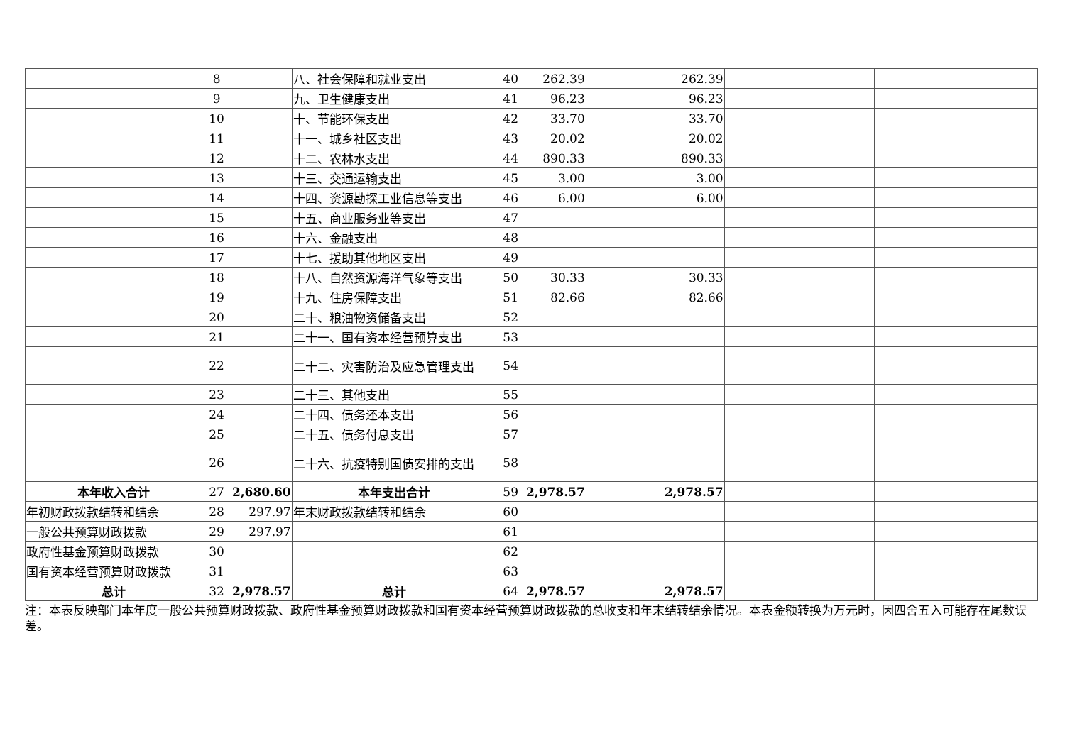| | 8 | | 八、社会保障和就业支出 | 40 | 262.39 | 262.39 | | |
| | 9 | | 九、卫生健康支出 | 41 | 96.23 | 96.23 | | |
| | 10 | | 十、节能环保支出 | 42 | 33.70 | 33.70 | | |
| | 11 | | 十一、城乡社区支出 | 43 | 20.02 | 20.02 | | |
| | 12 | | 十二、农林水支出 | 44 | 890.33 | 890.33 | | |
| | 13 | | 十三、交通运输支出 | 45 | 3.00 | 3.00 | | |
| | 14 | | 十四、资源勘探工业信息等支出 | 46 | 6.00 | 6.00 | | |
| | 15 | | 十五、商业服务业等支出 | 47 | | | | |
| | 16 | | 十六、金融支出 | 48 | | | | |
| | 17 | | 十七、援助其他地区支出 | 49 | | | | |
| | 18 | | 十八、自然资源海洋气象等支出 | 50 | 30.33 | 30.33 | | |
| | 19 | | 十九、住房保障支出 | 51 | 82.66 | 82.66 | | |
| | 20 | | 二十、粮油物资储备支出 | 52 | | | | |
| | 21 | | 二十一、国有资本经营预算支出 | 53 | | | | |
| | 22 | | 二十二、灾害防治及应急管理支出 | 54 | | | | |
| | 23 | | 二十三、其他支出 | 55 | | | | |
| | 24 | | 二十四、债务还本支出 | 56 | | | | |
| | 25 | | 二十五、债务付息支出 | 57 | | | | |
| | 26 | | 二十六、抗疫特别国债安排的支出 | 58 | | | | |
| 本年收入合计 | 27 | 2,680.60 | 本年支出合计 | 59 | 2,978.57 | 2,978.57 | | |
| 年初财政拨款结转和结余 | 28 | 297.97 | 年末财政拨款结转和结余 | 60 | | | | |
| 一般公共预算财政拨款 | 29 | 297.97 | | 61 | | | | |
| 政府性基金预算财政拨款 | 30 | | | 62 | | | | |
| 国有资本经营预算财政拨款 | 31 | | | 63 | | | | |
| 总计 | 32 | 2,978.57 | 总计 | 64 | 2,978.57 | 2,978.57 | | |
注：本表反映部门本年度一般公共预算财政拨款、政府性基金预算财政拨款和国有资本经营预算财政拨款的总收支和年末结转结余情况。本表金额转换为万元时，因四舍五入可能存在尾数误差。